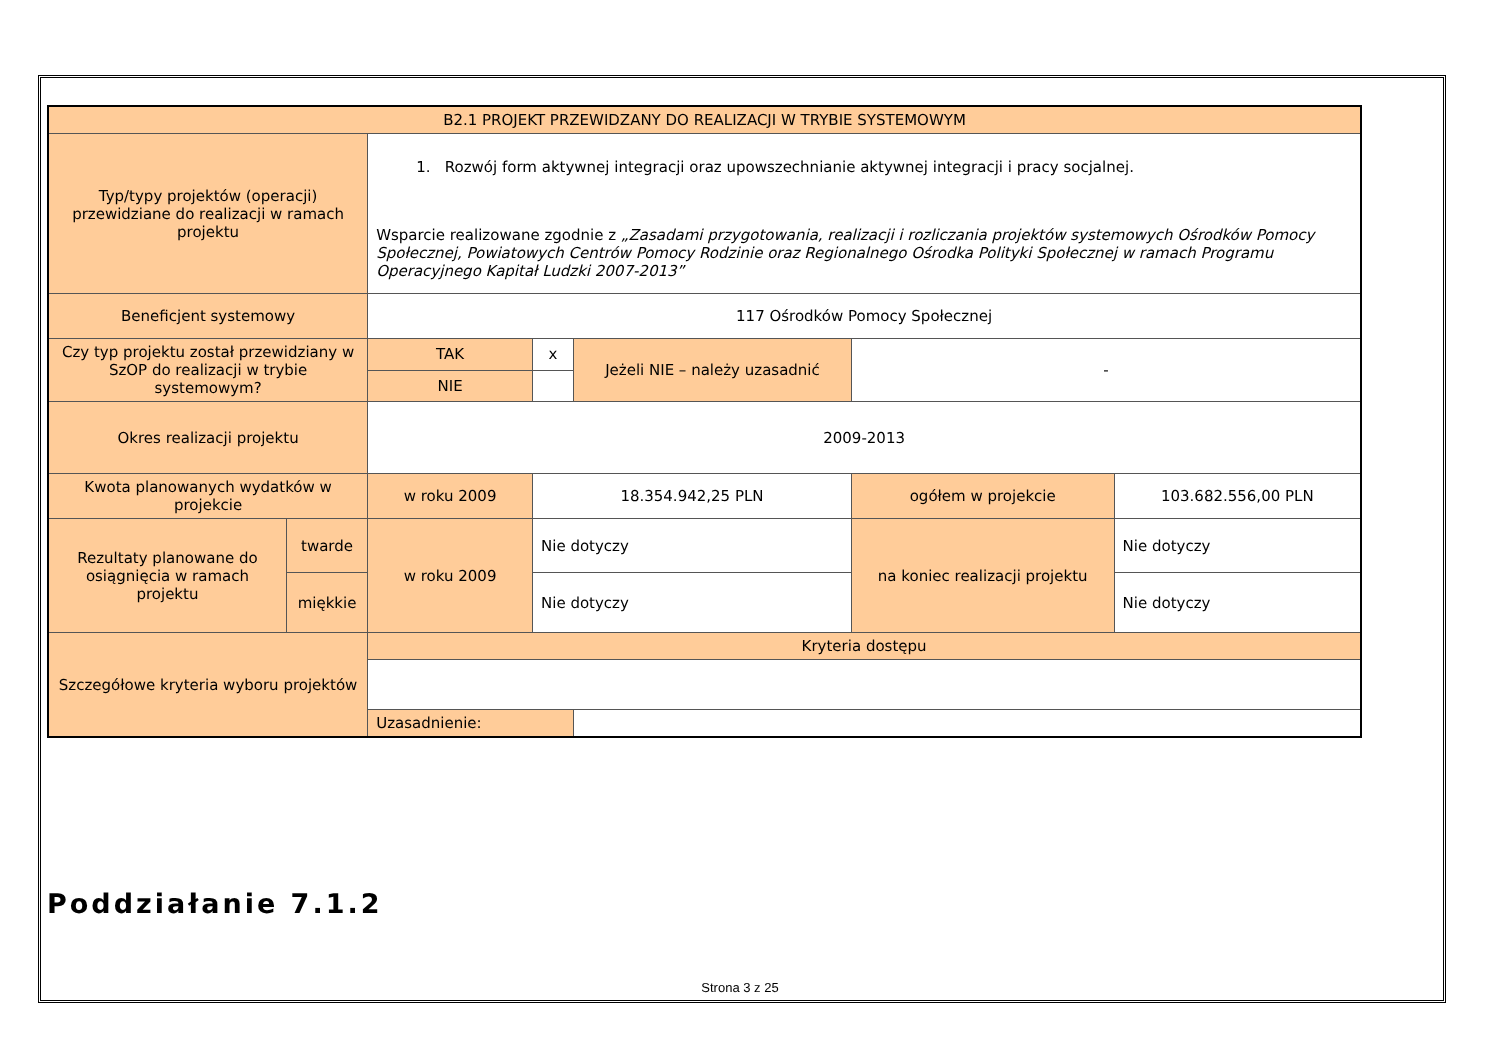| B2.1 PROJEKT PRZEWIDZANY DO REALIZACJI W TRYBIE SYSTEMOWYM | | | | | | |
| Typ/typy projektów (operacji) przewidziane do realizacji w ramach projektu | | 1. Rozwój form aktywnej integracji oraz upowszechnianie aktywnej integracji i pracy socjalnej. Wsparcie realizowane zgodnie z „Zasadami przygotowania, realizacji i rozliczania projektów systemowych Ośrodków Pomocy Społecznej, Powiatowych Centrów Pomocy Rodzinie oraz Regionalnego Ośrodka Polityki Społecznej w ramach Programu Operacyjnego Kapitał Ludzki 2007-2013” | | | | |
| Beneficjent systemowy | | 117 Ośrodków Pomocy Społecznej | | | | |
| Czy typ projektu został przewidziany w SzOP do realizacji w trybie systemowym? | | TAK | x | Jeżeli NIE – należy uzasadnić | - | |
| | | NIE | | | | |
| Okres realizacji projektu | | 2009-2013 | | | | |
| Kwota planowanych wydatków w projekcie | | w roku 2009 | 18.354.942,25 PLN | | ogółem w projekcie | 103.682.556,00 PLN |
| Rezultaty planowane do osiągnięcia w ramach projektu | twarde | w roku 2009 | Nie dotyczy | | na koniec realizacji projektu | Nie dotyczy |
| | miękkie | | Nie dotyczy | | | Nie dotyczy |
| Szczegółowe kryteria wyboru projektów | | Kryteria dostępu | | | | |
| | | Uzasadnienie: | | | | |
Poddziałanie 7.1.2
Strona 3 z 25